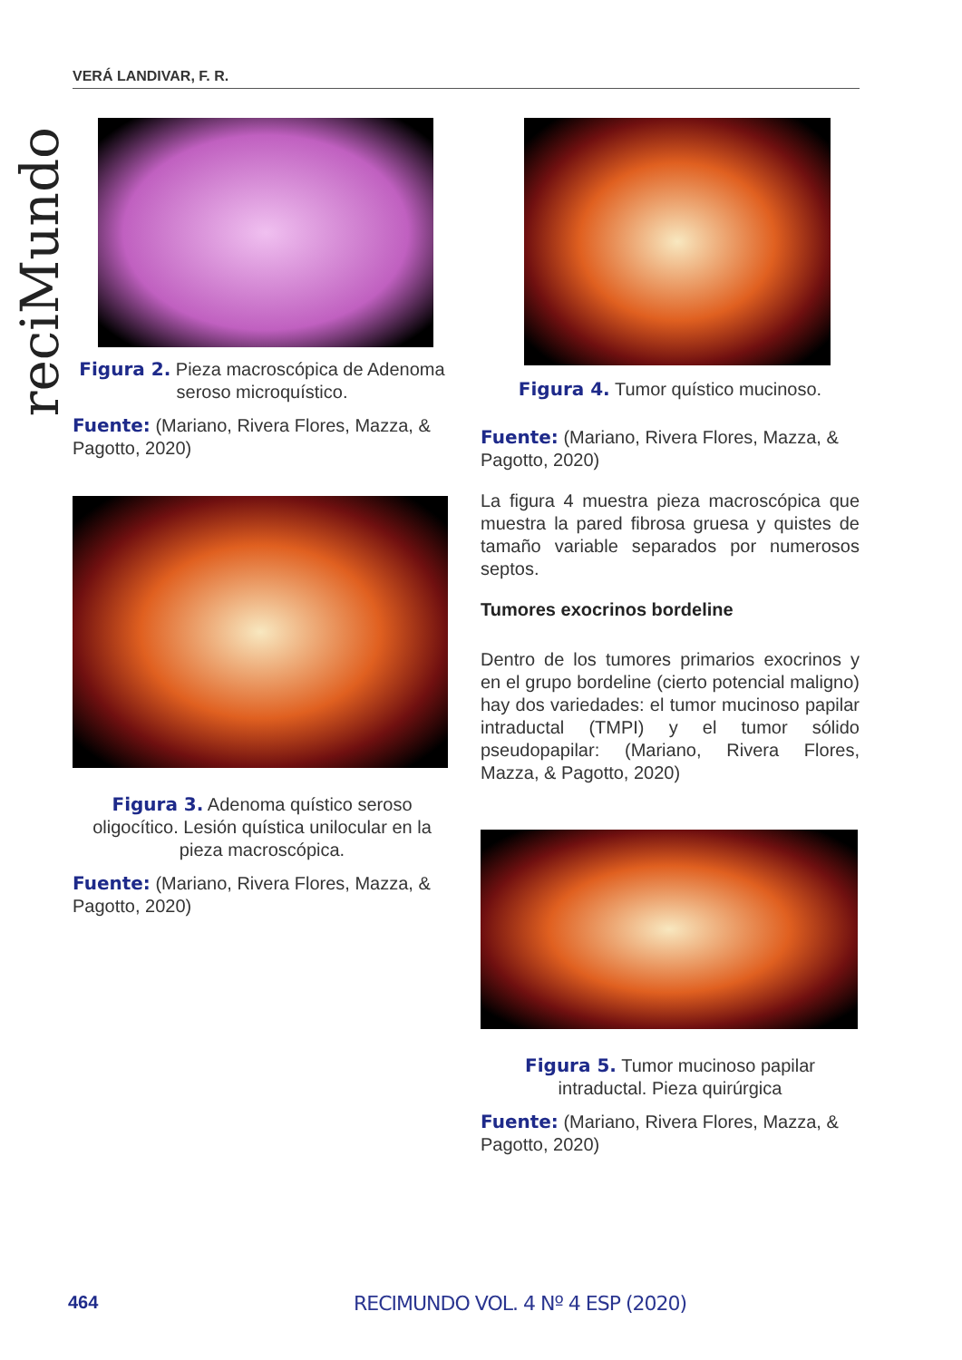VERÁ LANDIVAR, F. R.
reciMundo
Figura 2. Pieza macroscópica de Adenoma seroso microquístico.
Fuente: (Mariano, Rivera Flores, Mazza, & Pagotto, 2020)
Figura 3. Adenoma quístico seroso oligocítico. Lesión quística unilocular en la pieza macroscópica.
Fuente: (Mariano, Rivera Flores, Mazza, & Pagotto, 2020)
Figura 4. Tumor quístico mucinoso.
Fuente: (Mariano, Rivera Flores, Mazza, & Pagotto, 2020)
La figura 4 muestra pieza macroscópica que muestra la pared fibrosa gruesa y quistes de tamaño variable separados por numerosos septos.
Tumores exocrinos bordeline
Dentro de los tumores primarios exocrinos y en el grupo bordeline (cierto potencial maligno) hay dos variedades: el tumor mucinoso papilar intraductal (TMPI) y el tumor sólido pseudopapilar: (Mariano, Rivera Flores, Mazza, & Pagotto, 2020)
Figura 5. Tumor mucinoso papilar intraductal. Pieza quirúrgica
Fuente: (Mariano, Rivera Flores, Mazza, & Pagotto, 2020)
464 RECIMUNDO VOL. 4 Nº 4 ESP (2020)